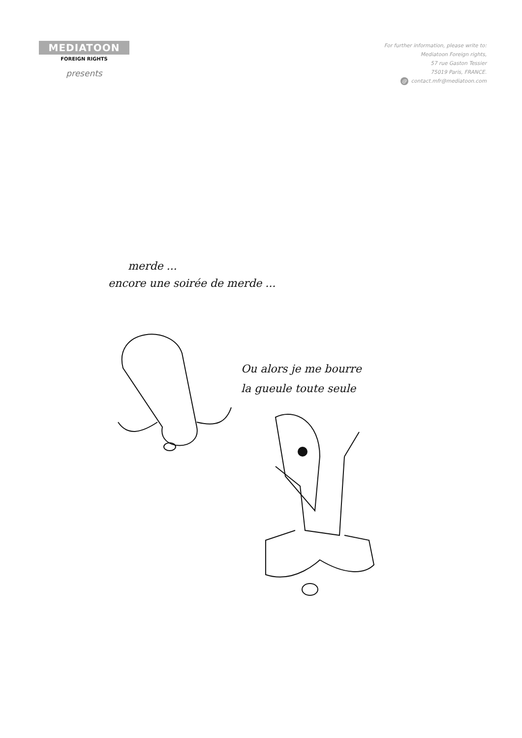MEDIATOON
FOREIGN RIGHTS
presents
For further information, please write to:
Mediatoon Foreign rights,
57 rue Gaston Tessier
75019 Paris, FRANCE.
@ contact.mfr@mediatoon.com
merde ...
encore une soirée de merde ...
Ou alors je me bourre
la gueule toute seule